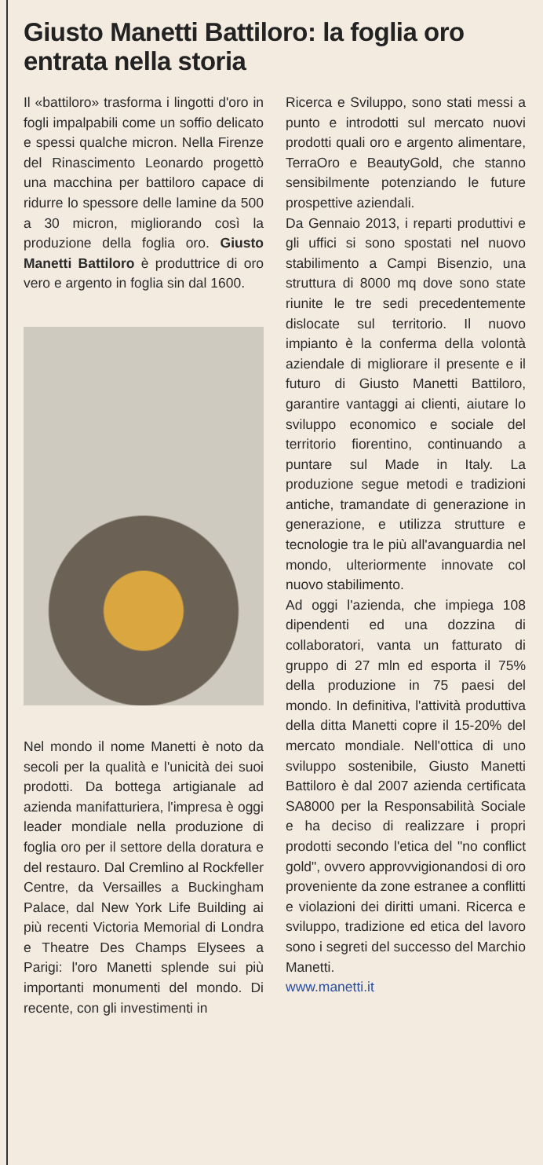Giusto Manetti Battiloro: la foglia oro entrata nella storia
Il «battiloro» trasforma i lingotti d'oro in fogli impalpabili come un soffio delicato e spessi qualche micron. Nella Firenze del Rinascimento Leonardo progettò una macchina per battiloro capace di ridurre lo spessore delle lamine da 500 a 30 micron, migliorando così la produzione della foglia oro. Giusto Manetti Battiloro è produttrice di oro vero e argento in foglia sin dal 1600.
Nel mondo il nome Manetti è noto da secoli per la qualità e l'unicità dei suoi prodotti. Da bottega artigianale ad azienda manifatturiera, l'impresa è oggi leader mondiale nella produzione di foglia oro per il settore della doratura e del restauro. Dal Cremlino al Rockfeller Centre, da Versailles a Buckingham Palace, dal New York Life Building ai più recenti Victoria Memorial di Londra e Theatre Des Champs Elysees a Parigi: l'oro Manetti splende sui più importanti monumenti del mondo. Di recente, con gli investimenti in
Ricerca e Sviluppo, sono stati messi a punto e introdotti sul mercato nuovi prodotti quali oro e argento alimentare, TerraOro e BeautyGold, che stanno sensibilmente potenziando le future prospettive aziendali.
Da Gennaio 2013, i reparti produttivi e gli uffici si sono spostati nel nuovo stabilimento a Campi Bisenzio, una struttura di 8000 mq dove sono state riunite le tre sedi precedentemente dislocate sul territorio. Il nuovo impianto è la conferma della volontà aziendale di migliorare il presente e il futuro di Giusto Manetti Battiloro, garantire vantaggi ai clienti, aiutare lo sviluppo economico e sociale del territorio fiorentino, continuando a puntare sul Made in Italy. La produzione segue metodi e tradizioni antiche, tramandate di generazione in generazione, e utilizza strutture e tecnologie tra le più all'avanguardia nel mondo, ulteriormente innovate col nuovo stabilimento.
Ad oggi l'azienda, che impiega 108 dipendenti ed una dozzina di collaboratori, vanta un fatturato di gruppo di 27 mln ed esporta il 75% della produzione in 75 paesi del mondo. In definitiva, l'attività produttiva della ditta Manetti copre il 15-20% del mercato mondiale. Nell'ottica di uno sviluppo sostenibile, Giusto Manetti Battiloro è dal 2007 azienda certificata SA8000 per la Responsabilità Sociale e ha deciso di realizzare i propri prodotti secondo l'etica del "no conflict gold", ovvero approvvigionandosi di oro proveniente da zone estranee a conflitti e violazioni dei diritti umani. Ricerca e sviluppo, tradizione ed etica del lavoro sono i segreti del successo del Marchio Manetti.
www.manetti.it